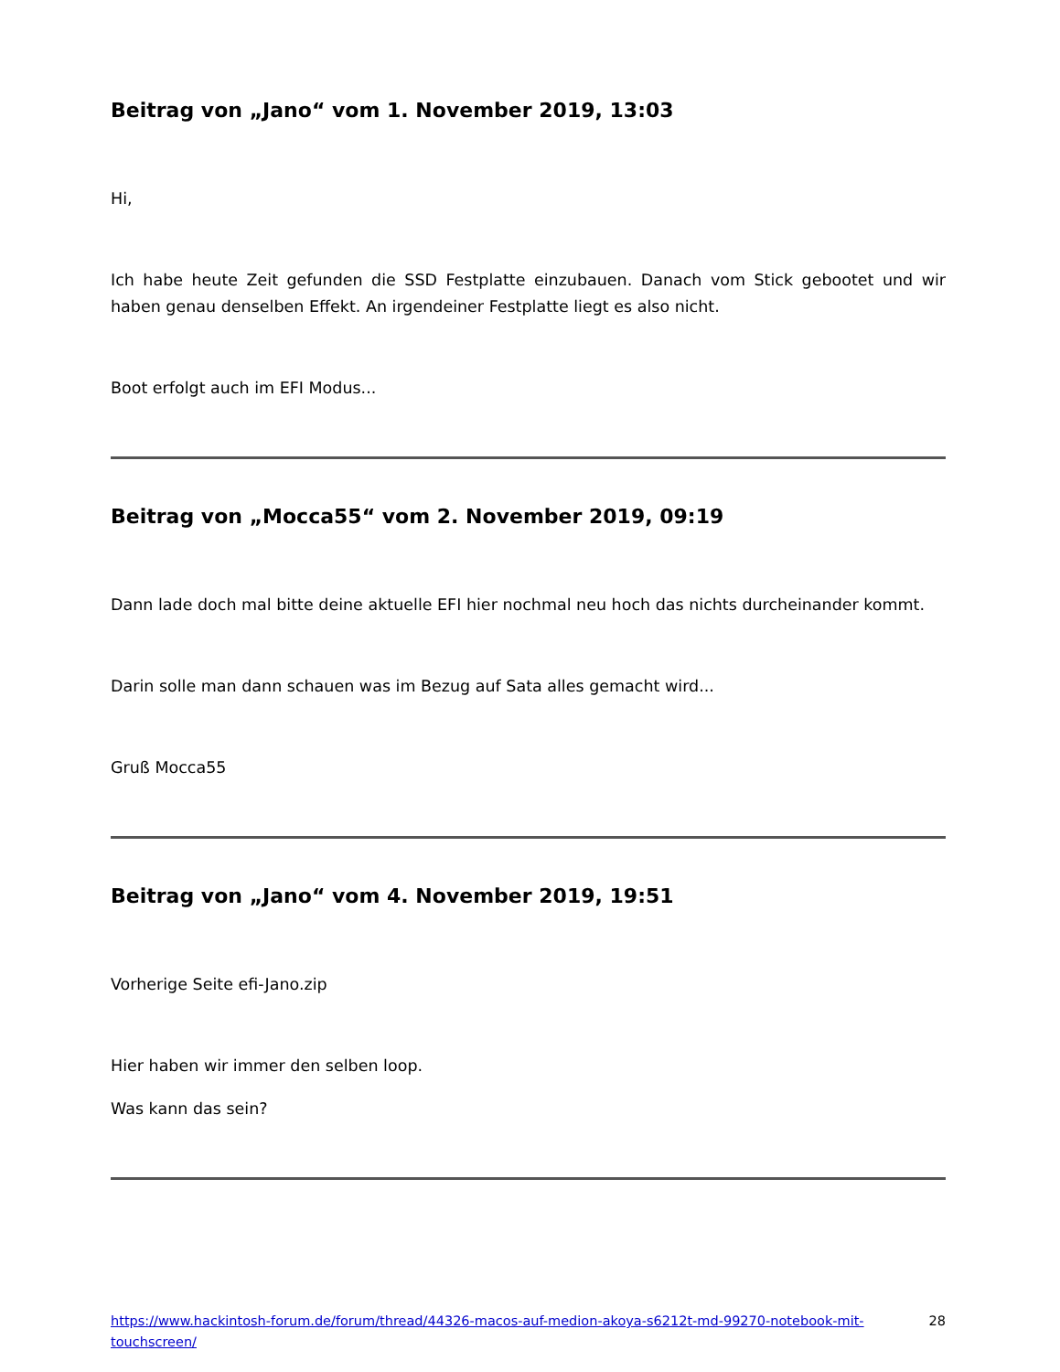Beitrag von „Jano“ vom 1. November 2019, 13:03
Hi,
Ich habe heute Zeit gefunden die SSD Festplatte einzubauen. Danach vom Stick gebootet und wir haben genau denselben Effekt. An irgendeiner Festplatte liegt es also nicht.
Boot erfolgt auch im EFI Modus...
Beitrag von „Mocca55“ vom 2. November 2019, 09:19
Dann lade doch mal bitte deine aktuelle EFI hier nochmal neu hoch das nichts durcheinander kommt.
Darin solle man dann schauen was im Bezug auf Sata alles gemacht wird...
Gruß Mocca55
Beitrag von „Jano“ vom 4. November 2019, 19:51
Vorherige Seite efi-Jano.zip
Hier haben wir immer den selben loop.
Was kann das sein?
https://www.hackintosh-forum.de/forum/thread/44326-macos-auf-medion-akoya-s6212t-md-99270-notebook-mit-touchscreen/ 28